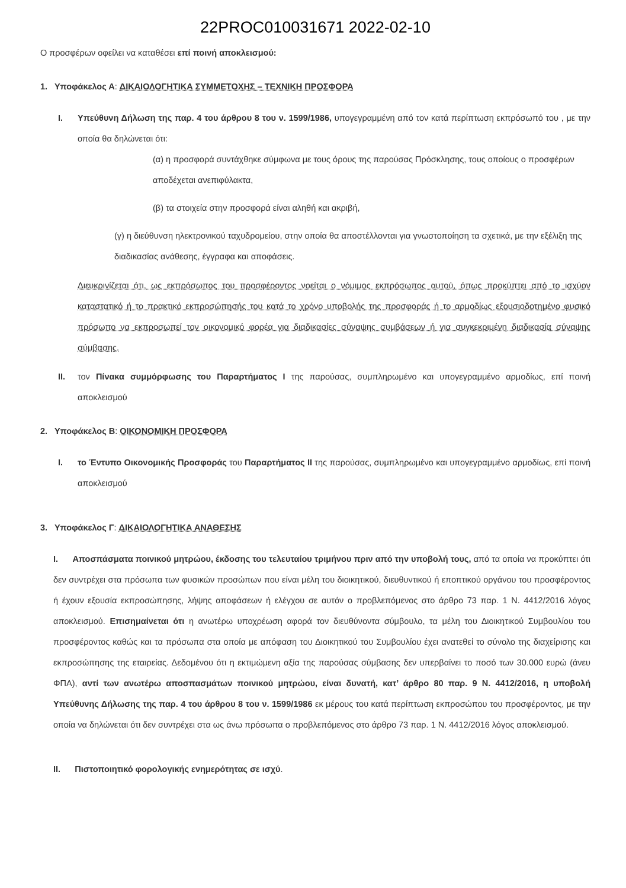22PROC010031671 2022-02-10
Ο προσφέρων οφείλει να καταθέσει επί ποινή αποκλεισμού:
1. Υποφάκελος Α: ΔΙΚΑΙΟΛΟΓΗΤΙΚΑ ΣΥΜΜΕΤΟΧΗΣ – ΤΕΧΝΙΚΗ ΠΡΟΣΦΟΡΑ
I. Υπεύθυνη Δήλωση της παρ. 4 του άρθρου 8 του ν. 1599/1986, υπογεγραμμένη από τον κατά περίπτωση εκπρόσωπό του , με την οποία θα δηλώνεται ότι:
(α) η προσφορά συντάχθηκε σύμφωνα με τους όρους της παρούσας Πρόσκλησης, τους οποίους ο προσφέρων αποδέχεται ανεπιφύλακτα,
(β) τα στοιχεία στην προσφορά είναι αληθή και ακριβή,
(γ) η διεύθυνση ηλεκτρονικού ταχυδρομείου, στην οποία θα αποστέλλονται για γνωστοποίηση τα σχετικά, με την εξέλιξη της διαδικασίας ανάθεσης, έγγραφα και αποφάσεις.
Διευκρινίζεται ότι, ως εκπρόσωπος του προσφέροντος νοείται ο νόμιμος εκπρόσωπος αυτού, όπως προκύπτει από το ισχύον καταστατικό ή το πρακτικό εκπροσώπησής του κατά το χρόνο υποβολής της προσφοράς ή το αρμοδίως εξουσιοδοτημένο φυσικό πρόσωπο να εκπροσωπεί τον οικονομικό φορέα για διαδικασίες σύναψης συμβάσεων ή για συγκεκριμένη διαδικασία σύναψης σύμβασης.
II. τον Πίνακα συμμόρφωσης του Παραρτήματος I της παρούσας, συμπληρωμένο και υπογεγραμμένο αρμοδίως, επί ποινή αποκλεισμού
2. Υποφάκελος Β: ΟΙΚΟΝΟΜΙΚΗ ΠΡΟΣΦΟΡΑ
I. το Έντυπο Οικονομικής Προσφοράς του Παραρτήματος II της παρούσας, συμπληρωμένο και υπογεγραμμένο αρμοδίως, επί ποινή αποκλεισμού
3. Υποφάκελος Γ: ΔΙΚΑΙΟΛΟΓΗΤΙΚΑ ΑΝΑΘΕΣΗΣ
I. Αποσπάσματα ποινικού μητρώου, έκδοσης του τελευταίου τριμήνου πριν από την υποβολή τους, από τα οποία να προκύπτει ότι δεν συντρέχει στα πρόσωπα των φυσικών προσώπων που είναι μέλη του διοικητικού, διευθυντικού ή εποπτικού οργάνου του προσφέροντος ή έχουν εξουσία εκπροσώπησης, λήψης αποφάσεων ή ελέγχου σε αυτόν ο προβλεπόμενος στο άρθρο 73 παρ. 1 Ν. 4412/2016 λόγος αποκλεισμού. Επισημαίνεται ότι η ανωτέρω υποχρέωση αφορά τον διευθύνοντα σύμβουλο, τα μέλη του Διοικητικού Συμβουλίου του προσφέροντος καθώς και τα πρόσωπα στα οποία με απόφαση του Διοικητικού του Συμβουλίου έχει ανατεθεί το σύνολο της διαχείρισης και εκπροσώπησης της εταιρείας. Δεδομένου ότι η εκτιμώμενη αξία της παρούσας σύμβασης δεν υπερβαίνει το ποσό των 30.000 ευρώ (άνευ ΦΠΑ), αντί των ανωτέρω αποσπασμάτων ποινικού μητρώου, είναι δυνατή, κατ’ άρθρο 80 παρ. 9 Ν. 4412/2016, η υποβολή Υπεύθυνης Δήλωσης της παρ. 4 του άρθρου 8 του ν. 1599/1986 εκ μέρους του κατά περίπτωση εκπροσώπου του προσφέροντος, με την οποία να δηλώνεται ότι δεν συντρέχει στα ως άνω πρόσωπα ο προβλεπόμενος στο άρθρο 73 παρ. 1 Ν. 4412/2016 λόγος αποκλεισμού.
II. Πιστοποιητικό φορολογικής ενημερότητας σε ισχύ.